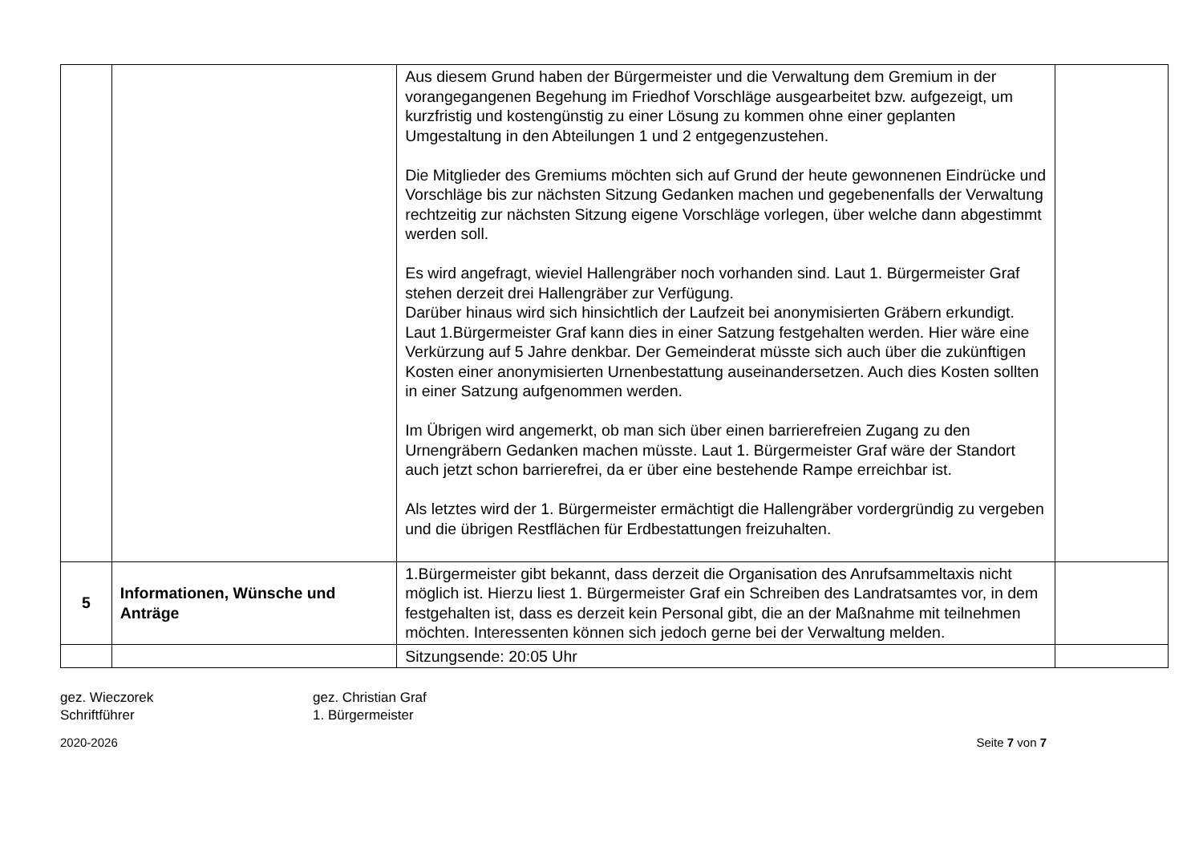| | | Aus diesem Grund haben der Bürgermeister und die Verwaltung dem Gremium in der vorangegangenen Begehung im Friedhof Vorschläge ausgearbeitet bzw. aufgezeigt, um kurzfristig und kostengünstig zu einer Lösung zu kommen ohne einer geplanten Umgestaltung in den Abteilungen 1 und 2 entgegenzustehen. Die Mitglieder des Gremiums möchten sich auf Grund der heute gewonnenen Eindrücke und Vorschläge bis zur nächsten Sitzung Gedanken machen und gegebenenfalls der Verwaltung rechtzeitig zur nächsten Sitzung eigene Vorschläge vorlegen, über welche dann abgestimmt werden soll. Es wird angefragt, wieviel Hallengräber noch vorhanden sind. Laut 1. Bürgermeister Graf stehen derzeit drei Hallengräber zur Verfügung. Darüber hinaus wird sich hinsichtlich der Laufzeit bei anonymisierten Gräbern erkundigt. Laut 1.Bürgermeister Graf kann dies in einer Satzung festgehalten werden. Hier wäre eine Verkürzung auf 5 Jahre denkbar. Der Gemeinderat müsste sich auch über die zukünftigen Kosten einer anonymisierten Urnenbestattung auseinandersetzen. Auch dies Kosten sollten in einer Satzung aufgenommen werden. Im Übrigen wird angemerkt, ob man sich über einen barrierefreien Zugang zu den Urnengräbern Gedanken machen müsste. Laut 1. Bürgermeister Graf wäre der Standort auch jetzt schon barrierefrei, da er über eine bestehende Rampe erreichbar ist. Als letztes wird der 1. Bürgermeister ermächtigt die Hallengräber vordergründig zu vergeben und die übrigen Restflächen für Erdbestattungen freizuhalten. | |
| 5 | Informationen, Wünsche und Anträge | 1.Bürgermeister gibt bekannt, dass derzeit die Organisation des Anrufsammeltaxis nicht möglich ist. Hierzu liest 1. Bürgermeister Graf ein Schreiben des Landratsamtes vor, in dem festgehalten ist, dass es derzeit kein Personal gibt, die an der Maßnahme mit teilnehmen möchten. Interessenten können sich jedoch gerne bei der Verwaltung melden. | |
| | | Sitzungsende: 20:05 Uhr | |
gez. Wieczorek
Schriftführer
gez. Christian Graf
1. Bürgermeister
2020-2026 Seite 7 von 7